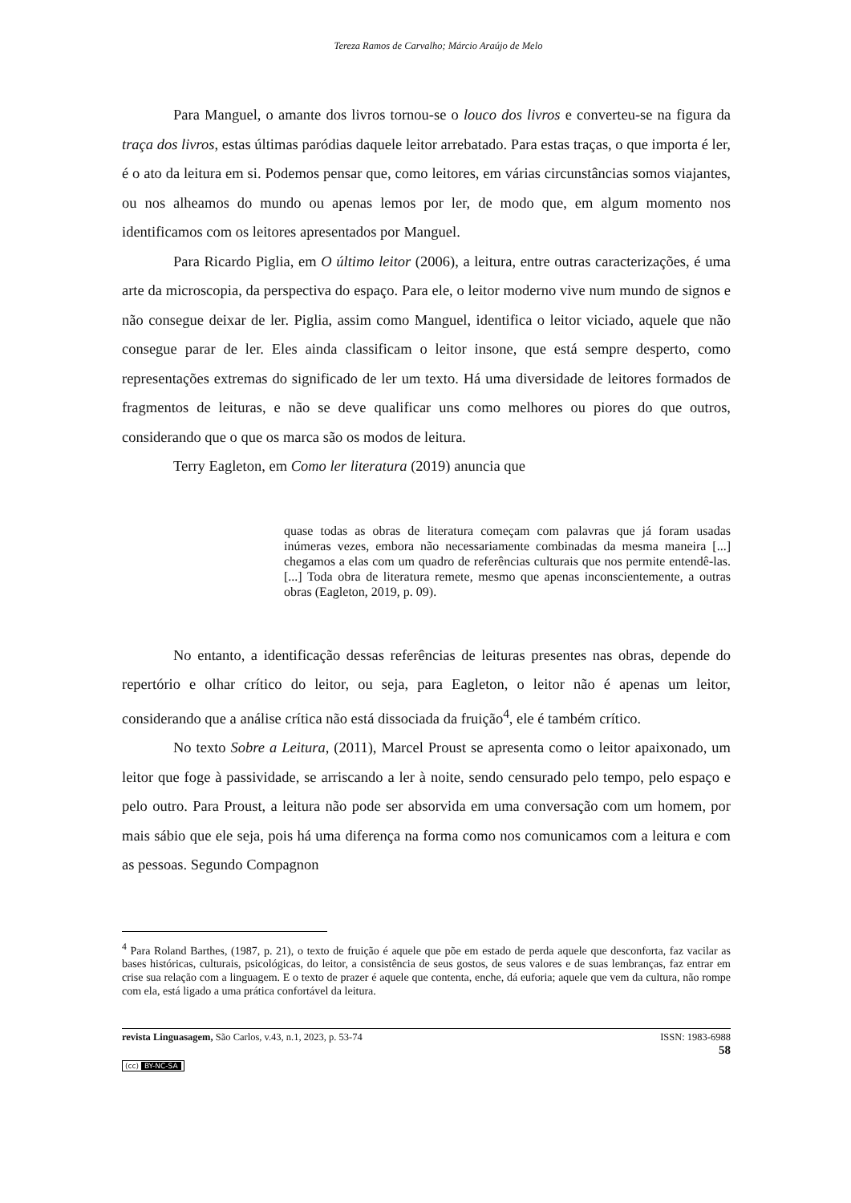Tereza Ramos de Carvalho; Márcio Araújo de Melo
Para Manguel, o amante dos livros tornou-se o louco dos livros e converteu-se na figura da traça dos livros, estas últimas paródias daquele leitor arrebatado. Para estas traças, o que importa é ler, é o ato da leitura em si. Podemos pensar que, como leitores, em várias circunstâncias somos viajantes, ou nos alheamos do mundo ou apenas lemos por ler, de modo que, em algum momento nos identificamos com os leitores apresentados por Manguel.
Para Ricardo Piglia, em O último leitor (2006), a leitura, entre outras caracterizações, é uma arte da microscopia, da perspectiva do espaço. Para ele, o leitor moderno vive num mundo de signos e não consegue deixar de ler. Piglia, assim como Manguel, identifica o leitor viciado, aquele que não consegue parar de ler. Eles ainda classificam o leitor insone, que está sempre desperto, como representações extremas do significado de ler um texto. Há uma diversidade de leitores formados de fragmentos de leituras, e não se deve qualificar uns como melhores ou piores do que outros, considerando que o que os marca são os modos de leitura.
Terry Eagleton, em Como ler literatura (2019) anuncia que
quase todas as obras de literatura começam com palavras que já foram usadas inúmeras vezes, embora não necessariamente combinadas da mesma maneira [...] chegamos a elas com um quadro de referências culturais que nos permite entendê-las. [...] Toda obra de literatura remete, mesmo que apenas inconscientemente, a outras obras (Eagleton, 2019, p. 09).
No entanto, a identificação dessas referências de leituras presentes nas obras, depende do repertório e olhar crítico do leitor, ou seja, para Eagleton, o leitor não é apenas um leitor, considerando que a análise crítica não está dissociada da fruição<sup>4</sup>, ele é também crítico.
No texto Sobre a Leitura, (2011), Marcel Proust se apresenta como o leitor apaixonado, um leitor que foge à passividade, se arriscando a ler à noite, sendo censurado pelo tempo, pelo espaço e pelo outro. Para Proust, a leitura não pode ser absorvida em uma conversação com um homem, por mais sábio que ele seja, pois há uma diferença na forma como nos comunicamos com a leitura e com as pessoas. Segundo Compagnon
<sup>4</sup> Para Roland Barthes, (1987, p. 21), o texto de fruição é aquele que põe em estado de perda aquele que desconforta, faz vacilar as bases históricas, culturais, psicológicas, do leitor, a consistência de seus gostos, de seus valores e de suas lembranças, faz entrar em crise sua relação com a linguagem. E o texto de prazer é aquele que contenta, enche, dá euforia; aquele que vem da cultura, não rompe com ela, está ligado a uma prática confortável da leitura.
revista Linguasagem, São Carlos, v.43, n.1, 2023, p. 53-74
ISSN: 1983-6988
58
(cc) BY-NC-SA